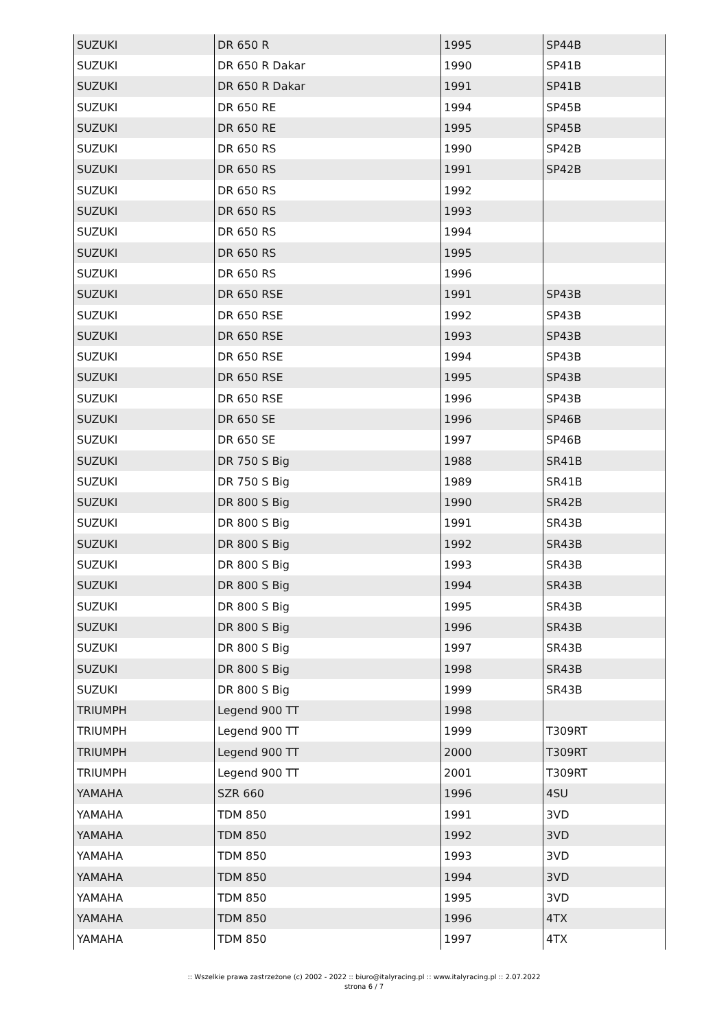| SUZUKI | DR 650 R | 1995 | SP44B |
| SUZUKI | DR 650 R Dakar | 1990 | SP41B |
| SUZUKI | DR 650 R Dakar | 1991 | SP41B |
| SUZUKI | DR 650 RE | 1994 | SP45B |
| SUZUKI | DR 650 RE | 1995 | SP45B |
| SUZUKI | DR 650 RS | 1990 | SP42B |
| SUZUKI | DR 650 RS | 1991 | SP42B |
| SUZUKI | DR 650 RS | 1992 | |
| SUZUKI | DR 650 RS | 1993 | |
| SUZUKI | DR 650 RS | 1994 | |
| SUZUKI | DR 650 RS | 1995 | |
| SUZUKI | DR 650 RS | 1996 | |
| SUZUKI | DR 650 RSE | 1991 | SP43B |
| SUZUKI | DR 650 RSE | 1992 | SP43B |
| SUZUKI | DR 650 RSE | 1993 | SP43B |
| SUZUKI | DR 650 RSE | 1994 | SP43B |
| SUZUKI | DR 650 RSE | 1995 | SP43B |
| SUZUKI | DR 650 RSE | 1996 | SP43B |
| SUZUKI | DR 650 SE | 1996 | SP46B |
| SUZUKI | DR 650 SE | 1997 | SP46B |
| SUZUKI | DR 750 S Big | 1988 | SR41B |
| SUZUKI | DR 750 S Big | 1989 | SR41B |
| SUZUKI | DR 800 S Big | 1990 | SR42B |
| SUZUKI | DR 800 S Big | 1991 | SR43B |
| SUZUKI | DR 800 S Big | 1992 | SR43B |
| SUZUKI | DR 800 S Big | 1993 | SR43B |
| SUZUKI | DR 800 S Big | 1994 | SR43B |
| SUZUKI | DR 800 S Big | 1995 | SR43B |
| SUZUKI | DR 800 S Big | 1996 | SR43B |
| SUZUKI | DR 800 S Big | 1997 | SR43B |
| SUZUKI | DR 800 S Big | 1998 | SR43B |
| SUZUKI | DR 800 S Big | 1999 | SR43B |
| TRIUMPH | Legend 900 TT | 1998 | |
| TRIUMPH | Legend 900 TT | 1999 | T309RT |
| TRIUMPH | Legend 900 TT | 2000 | T309RT |
| TRIUMPH | Legend 900 TT | 2001 | T309RT |
| YAMAHA | SZR 660 | 1996 | 4SU |
| YAMAHA | TDM 850 | 1991 | 3VD |
| YAMAHA | TDM 850 | 1992 | 3VD |
| YAMAHA | TDM 850 | 1993 | 3VD |
| YAMAHA | TDM 850 | 1994 | 3VD |
| YAMAHA | TDM 850 | 1995 | 3VD |
| YAMAHA | TDM 850 | 1996 | 4TX |
| YAMAHA | TDM 850 | 1997 | 4TX |
:: Wszelkie prawa zastrzeżone (c) 2002 - 2022 :: biuro@italyracing.pl :: www.italyracing.pl :: 2.07.2022
strona 6 / 7